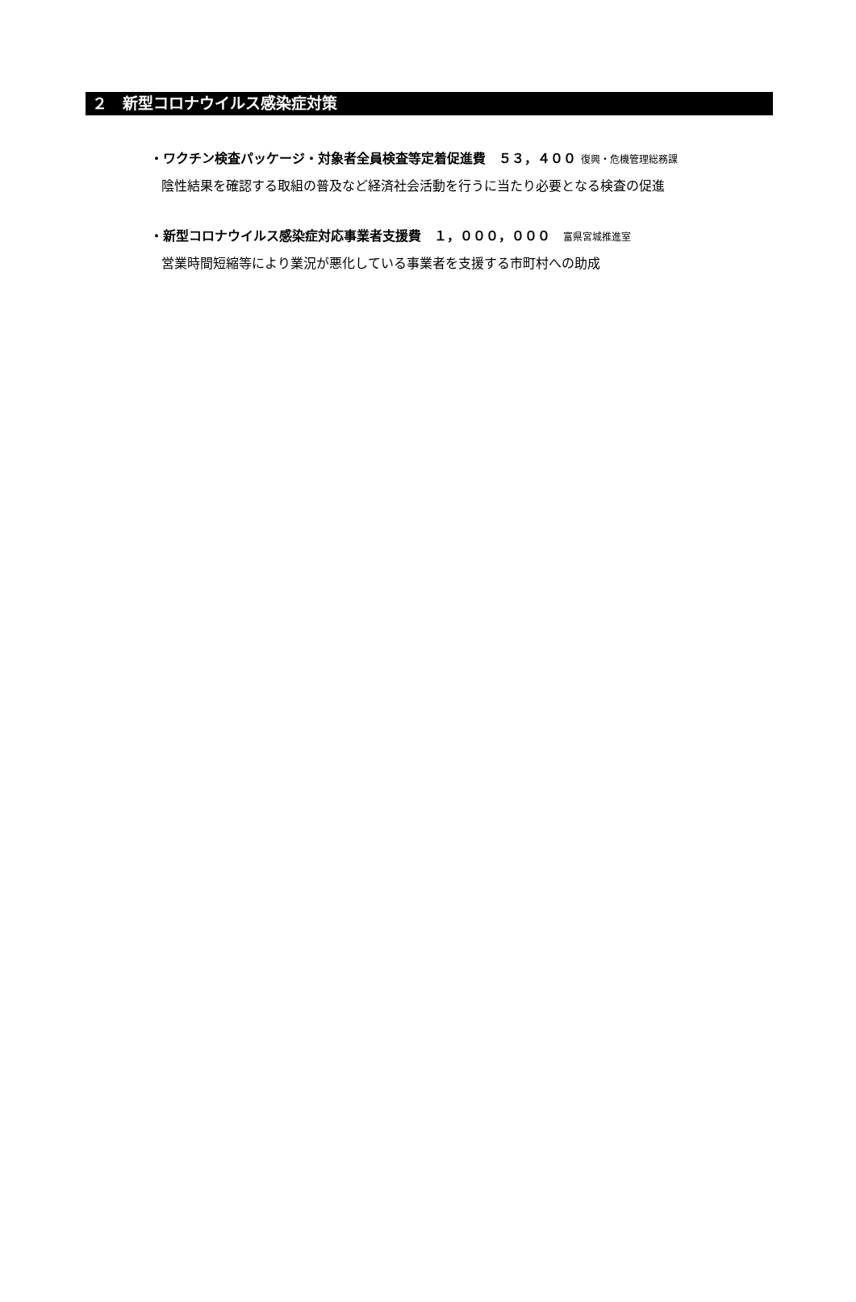２　新型コロナウイルス感染症対策
・ワクチン検査パッケージ・対象者全員検査等定着促進費　５３，４００ 復興・危機管理総務課
陰性結果を確認する取組の普及など経済社会活動を行うに当たり必要となる検査の促進
・新型コロナウイルス感染症対応事業者支援費　１，０００，０００　富県宮城推進室
営業時間短縮等により業況が悪化している事業者を支援する市町村への助成